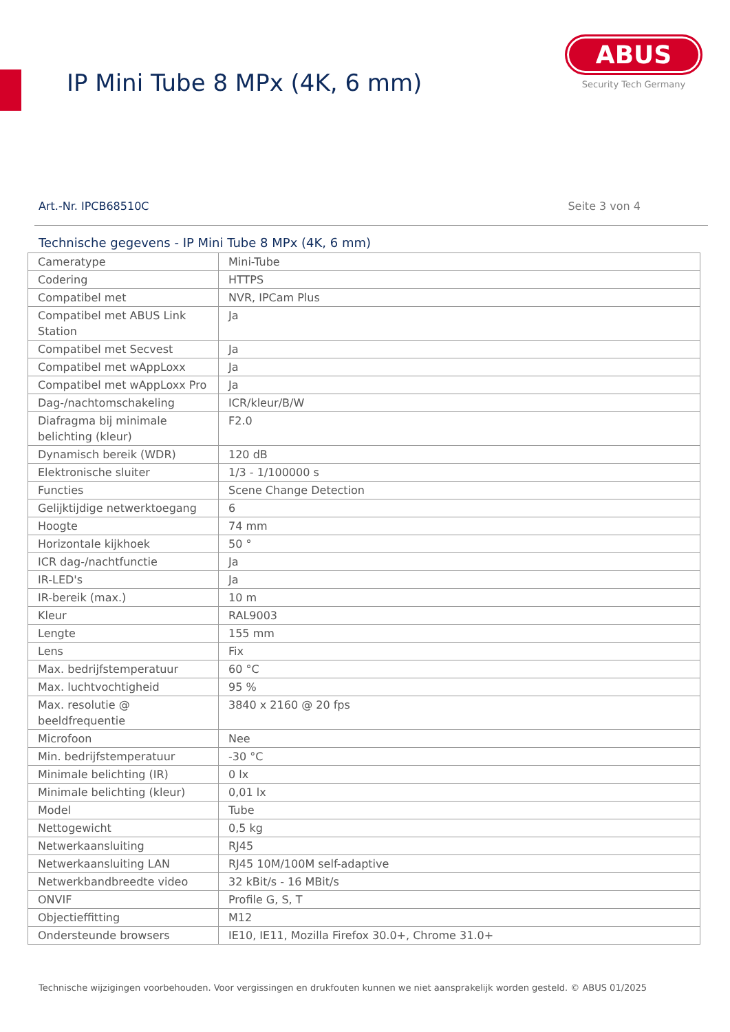IP Mini Tube 8 MPx (4K, 6 mm)
ABUS
Security Tech Germany
Art.-Nr. IPCB68510C Seite 3 von 4
Technische gegevens - IP Mini Tube 8 MPx (4K, 6 mm)
| Cameratype | Mini-Tube |
| Codering | HTTPS |
| Compatibel met | NVR, IPCam Plus |
| Compatibel met ABUS Link Station | Ja |
| Compatibel met Secvest | Ja |
| Compatibel met wAppLoxx | Ja |
| Compatibel met wAppLoxx Pro | Ja |
| Dag-/nachtomschakeling | ICR/kleur/B/W |
| Diafragma bij minimale belichting (kleur) | F2.0 |
| Dynamisch bereik (WDR) | 120 dB |
| Elektronische sluiter | 1/3 - 1/100000 s |
| Functies | Scene Change Detection |
| Gelijktijdige netwerktoegang | 6 |
| Hoogte | 74 mm |
| Horizontale kijkhoek | 50 ° |
| ICR dag-/nachtfunctie | Ja |
| IR-LED's | Ja |
| IR-bereik (max.) | 10 m |
| Kleur | RAL9003 |
| Lengte | 155 mm |
| Lens | Fix |
| Max. bedrijfstemperatuur | 60 °C |
| Max. luchtvochtigheid | 95 % |
| Max. resolutie @ beeldfrequentie | 3840 x 2160 @ 20 fps |
| Microfoon | Nee |
| Min. bedrijfstemperatuur | -30 °C |
| Minimale belichting (IR) | 0 lx |
| Minimale belichting (kleur) | 0,01 lx |
| Model | Tube |
| Nettogewicht | 0,5 kg |
| Netwerkaansluiting | RJ45 |
| Netwerkaansluiting LAN | RJ45 10M/100M self-adaptive |
| Netwerkbandbreedte video | 32 kBit/s - 16 MBit/s |
| ONVIF | Profile G, S, T |
| Objectieffitting | M12 |
| Ondersteunde browsers | IE10, IE11, Mozilla Firefox 30.0+, Chrome 31.0+ |
Technische wijzigingen voorbehouden. Voor vergissingen en drukfouten kunnen we niet aansprakelijk worden gesteld. © ABUS 01/2025